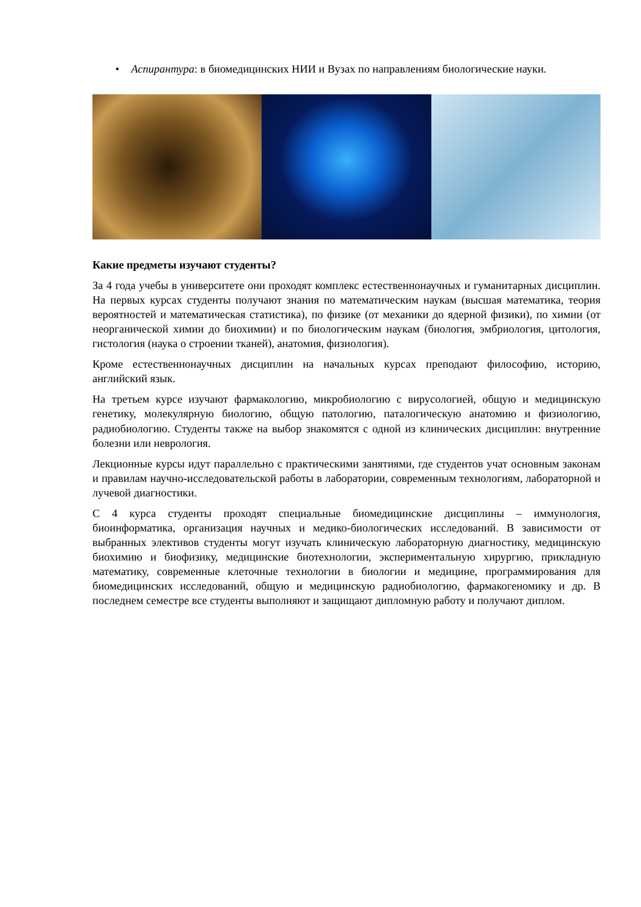• Аспирантура: в биомедицинских НИИ и Вузах по направлениям биологические науки.
Какие предметы изучают студенты?
За 4 года учебы в университете они проходят комплекс естественнонаучных и гуманитарных дисциплин. На первых курсах студенты получают знания по математическим наукам (высшая математика, теория вероятностей и математическая статистика), по физике (от механики до ядерной физики), по химии (от неорганической химии до биохимии) и по биологическим наукам (биология, эмбриология, цитология, гистология (наука о строении тканей), анатомия, физиология).
Кроме естественнонаучных дисциплин на начальных курсах преподают философию, историю, английский язык.
На третьем курсе изучают фармакологию, микробиологию с вирусологией, общую и медицинскую генетику, молекулярную биологию, общую патологию, паталогическую анатомию и физиологию, радиобиологию. Студенты также на выбор знакомятся с одной из клинических дисциплин: внутренние болезни или неврология.
Лекционные курсы идут параллельно с практическими занятиями, где студентов учат основным законам и правилам научно-исследовательской работы в лаборатории, современным технологиям, лабораторной и лучевой диагностики.
С 4 курса студенты проходят специальные биомедицинские дисциплины – иммунология, биоинформатика, организация научных и медико-биологических исследований. В зависимости от выбранных элективов студенты могут изучать клиническую лабораторную диагностику, медицинскую биохимию и биофизику, медицинские биотехнологии, экспериментальную хирургию, прикладную математику, современные клеточные технологии в биологии и медицине, программирования для биомедицинских исследований, общую и медицинскую радиобиологию, фармакогеномику и др. В последнем семестре все студенты выполняют и защищают дипломную работу и получают диплом.